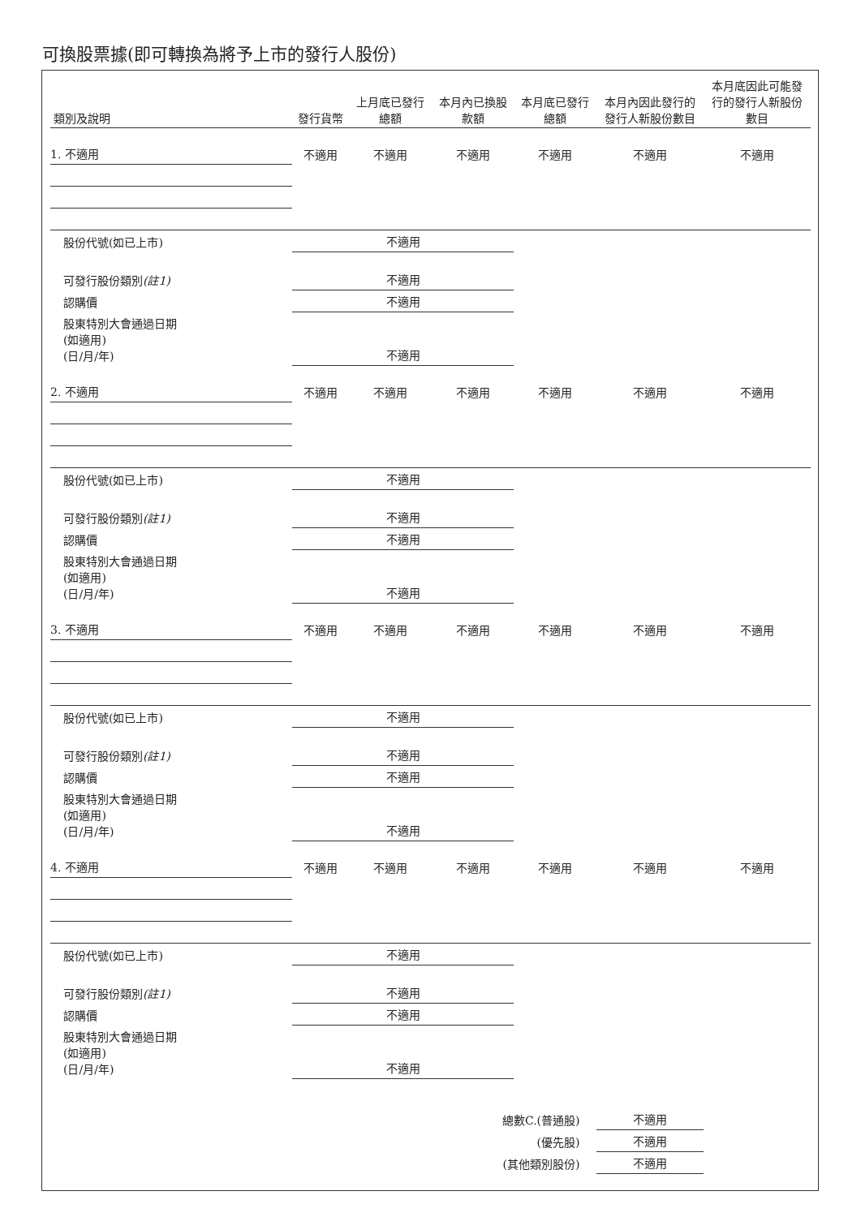可換股票據(即可轉換為將予上市的發行人股份)
| 類別及說明 | 發行貨幣 | 上月底已發行 總額 | 本月內已換股 款額 | 本月底已發行 總額 | 本月內因此發行的 發行人新股份數目 | 本月底因此可能發 行的發行人新股份 數目 |
| --- | --- | --- | --- | --- | --- | --- |
| 1. 不適用 | 不適用 | 不適用 | 不適用 | 不適用 | 不適用 | 不適用 |
| 股份代號(如已上市) | 不適用 | | | | | |
| 可發行股份類別 (註1) | 不適用 | | | | | |
| 認購價 | 不適用 | | | | | |
| 股東特別大會通過日期 (如適用) (日/月/年) | 不適用 | | | | | |
| 2. 不適用 | 不適用 | 不適用 | 不適用 | 不適用 | 不適用 | 不適用 |
| 股份代號(如已上市) | 不適用 | | | | | |
| 可發行股份類別 (註1) | 不適用 | | | | | |
| 認購價 | 不適用 | | | | | |
| 股東特別大會通過日期 (如適用) (日/月/年) | 不適用 | | | | | |
| 3. 不適用 | 不適用 | 不適用 | 不適用 | 不適用 | 不適用 | 不適用 |
| 股份代號(如已上市) | 不適用 | | | | | |
| 可發行股份類別 (註1) | 不適用 | | | | | |
| 認購價 | 不適用 | | | | | |
| 股東特別大會通過日期 (如適用) (日/月/年) | 不適用 | | | | | |
| 4. 不適用 | 不適用 | 不適用 | 不適用 | 不適用 | 不適用 | 不適用 |
| 股份代號(如已上市) | 不適用 | | | | | |
| 可發行股份類別 (註1) | 不適用 | | | | | |
| 認購價 | 不適用 | | | | | |
| 股東特別大會通過日期 (如適用) (日/月/年) | 不適用 | | | | | |
| 總數C.(普通股) | | | | | 不適用 | |
| (優先股) | | | | | 不適用 | |
| (其他類別股份) | | | | | 不適用 | |